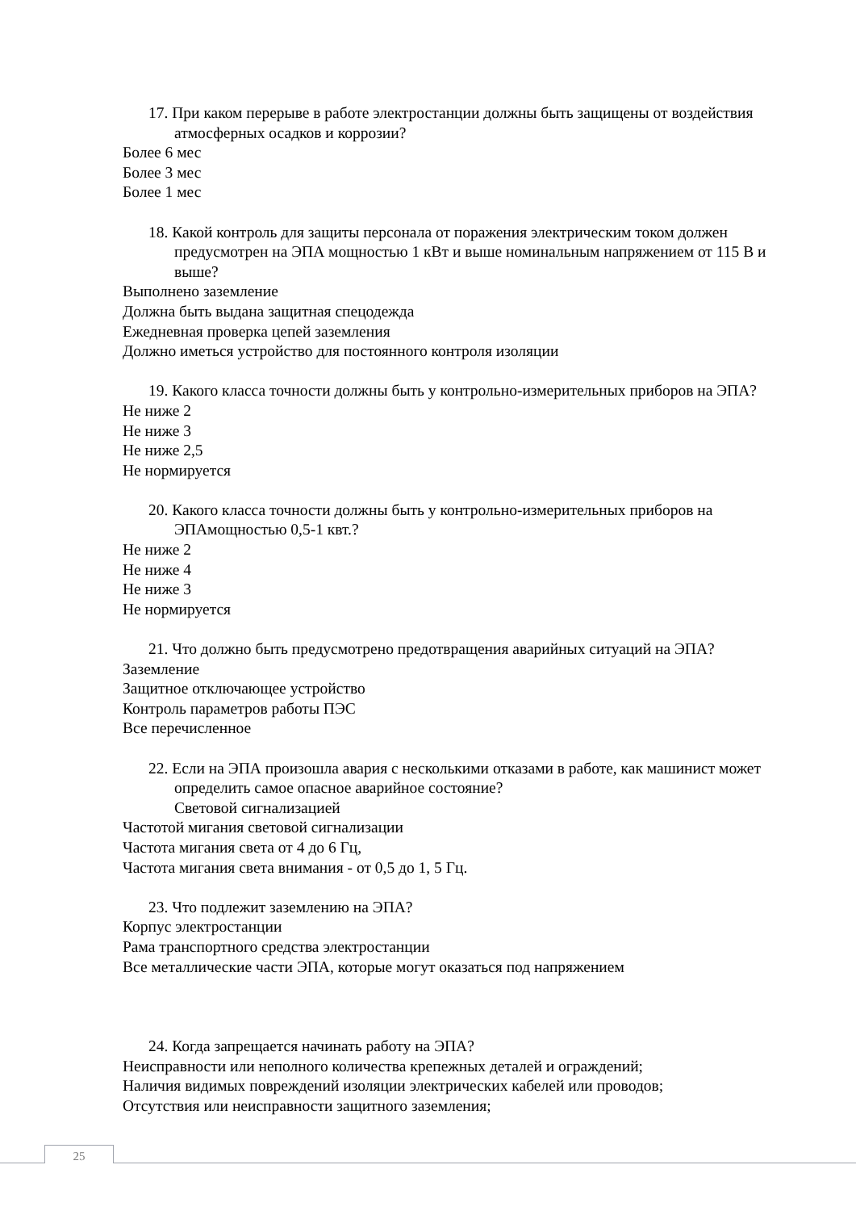17. При каком перерыве в работе электростанции должны быть защищены от воздействия атмосферных осадков и коррозии?
Более 6 мес
Более 3 мес
Более 1 мес
18. Какой контроль для защиты персонала от поражения электрическим током должен предусмотрен на ЭПА мощностью 1 кВт и выше номинальным напряжением от 115 В и выше?
Выполнено заземление
Должна быть выдана защитная спецодежда
Ежедневная проверка цепей заземления
Должно иметься устройство для постоянного контроля изоляции
19. Какого класса точности должны быть у контрольно-измерительных приборов на ЭПА?
Не ниже 2
Не ниже 3
Не ниже 2,5
Не нормируется
20. Какого класса точности должны быть у контрольно-измерительных приборов на ЭПАмощностью 0,5-1 квт.?
Не ниже 2
Не ниже 4
Не ниже 3
Не нормируется
21. Что должно быть предусмотрено предотвращения аварийных ситуаций на ЭПА?
Заземление
Защитное отключающее устройство
Контроль параметров работы ПЭС
Все перечисленное
22. Если на ЭПА произошла авария с несколькими отказами в работе, как машинист может определить самое опасное аварийное состояние?
Световой сигнализацией
Частотой мигания световой сигнализации
Частота мигания света от 4 до 6 Гц,
Частота мигания света внимания - от 0,5 до 1, 5 Гц.
23. Что подлежит заземлению на ЭПА?
Корпус электростанции
Рама транспортного средства электростанции
Все металлические части ЭПА, которые могут оказаться под напряжением
24. Когда запрещается начинать работу на ЭПА?
Неисправности или неполного количества крепежных деталей и ограждений;
Наличия видимых повреждений изоляции электрических кабелей или проводов;
Отсутствия или неисправности защитного заземления;
25